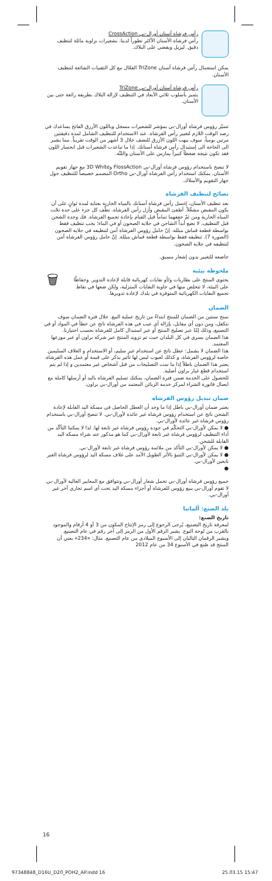رأس فرشاة أسنان أورال-بي CrossAction
رأس فرشاة الأسنان الأكثر تطوراً لدينا. بشعيرات بزاوية مائلة لتنظيف دقيق. ليزيل ويقضي على البلاك.
يمكن استعمال رأس فرشاة أسنان TriZone الفعّال مع كل التقنيات الشائعة لتنظيف الأسنان.
رأس فرشاة أسنان أورال-بي TriZone
يتميز بأسلوب ثلاثي الأبعاد في التنظيف لإزالة البلاك بطريقة رائعة حتى بين الأسنان.
تتميّز رؤوس فرشاة أورال-بي بمؤشر للشعيرات مسجل وباللون الأزرق الفاتح يساعدك في رصد الوقت اللازم لتغيير رأس الفرشاة. عند الاستخدام للتنظيف الشامل لمدة دقيقتين مرتين يومياً، سوف يبهت اللون الأزرق للنصف خلال 3 أشهر من الوقت تقريباً. مما يشير الى الحاجة الى إستبدال رأس فرشاة أسنانك. إذا ما تباعدت الشعيرات قبل انحسار اللون فقد تكون نتيجة ضغطاً كبيراً يمارس على الأسنان واللثّة.
لا ننصح باستخدام رؤوس فرشاة أورال-بي FlossAction و3D White مع جهاز تقويم الأسنان. يمكنك استخدام رأس الفرشاة أورال-بي Ortho المصمم خصيصاً للتنظيف حول جهاز التقويم والأسلاك.
نصائح لتنظيف الفرشاة
بعد تنظيف الأسنان، إغسل رأس فرشاة أسنانك بالمياه الجارية بعناية لمدة ثوانٍ على أن يكون المقبض مشغّلاً. أطفئ المقبض وأزل رأس الفرشاة. نظّف كل جزء على حدة تحّت المياه الجارية ومن ثمّ جففهما تماماً قبل القيام بإعادة تجميع الفرشاة. فك وحدة الشحن قبل التنظيف. لا تضع أبداً الشاحن في جلاية الصحون أو في الماء؛ يجب تنظيف فقط بواسطة قطعة قماش مبللة. إنّ حامل رؤوس الفرشاة آمن لتنظيفه في جلاية الصحون (الصورة 7). تنظيفه فقط بواسطة قطعة قماش مبللة. إنّ حامل رؤوس الفرشاة آمن لتنظيفه في جلاية الصحون.
خاضعة للتغيير بدون إشعار مسبق.
ملحوظة بيئية
يحتوي المنتج على بطاريات و/أو نفايات كهربائية قابلة لإعادة التدوير. وحفاظًا على البيئة، لا تتخلص منها في حاوية النفايات المنزلية، ولكن ضعها في نقاط تجميع النفايات الكهربائية المتوفرة في بلدك لإعادة تدويرها.
🗑
الضمان
نمنح سنتين من الضمان للمنتج ابتداءً من تاريخ عملية البيع. خلال فترة الضمان سوف نتكفل، ومن دون أي مقابل، بإزالة أي عيب في هذه الفرشاة ناتج عن خطأ في المواد أو في التصنيع، وذلك إمّا عبر تصليح المنتج أو عبر استبدال كامل للفرشاة بحسب اختيارنا.
هذا الضمان يسري في كل البلدان حيث تم تزويد المنتج عبر شركة براون أو عبر موزعها المعتمد.
هذا الضمان لا يشمل: عطل ناتج عن استخدام غير سليم، أو الاستخدام و الغلاف السليمين خاصة لرؤوس الفرشاة، و كذلك لعيوب ليس لها تأثير يذكر على قيمة أو عمل هذه الفرشاة. يعتبر هذا الضمان باطلاً إذا ما تمت التصليحات من قبل أشخاص غير معتمدين و إذا لم يتم استخدام قطع غيار براون أصلية.
للحصول على الخدمة ضمن فترة الضمان، يمكنك تسليم الفرشاة باليد أو أرسلها كاملة مع ايصال فاتورة الشراء لمركز خدمة الزبائن المعتمد من أورال-بي براون.
ضمان تبديل رؤوس الفرشاة
يعتبر ضمان أورال-بي باطل إذا ما وجد أن العطل الحاصل في مسكة اليد القابلة لإعادة الشحن ناتج عن استخدام رؤوس فرشاة غير عائدة لأورال-بي. لا تنصح أورال-بي باستخدام رؤوس فرشاة غير عائدة لأورال-بي.
● لا يمكن لأورال-بي التحكّم في جودة رؤوس فرشاة غير تابعة لها. لذا لا يمكننا التأكّد من أداء التنظيف لرؤوس فرشاة غير تابعة لأورال-بي كما هو مذكور عند شراء مسكة اليد القابلة للشحن.
● لا يمكن لأورال-بي التأكد من ملائمة رؤوس فرشاة غير تابعة لأورال-بي.
● لا يمكن لأورال-بي التنبؤ بالأثر الطويل الأمد على غلاف مسكة اليد لرؤوس فرشاة الغير تابعين لأورال-بي.
●
جميع رؤوس فرشاة أورال-بي تحمل شعار أورال-بي وتتوافق مع المعايير العالية لأورال-بي. لا تقوم أورال-بي ببيع رؤوس للفرشاة أو أجزاء مسكة اليد تحت أي اسم تجاري آخر غير أورال-بي.
بلد الصنع: ألمانيا
تاريخ الصنع:
لمعرفة تاريخ التصنيع، يُرجى الرجوع إلى رمز الإنتاج المكون من 3 أو 4 أرقام والموجود بالقرب من لوحة النوع. يشير الرقم الأول من الرمز إلى آخر رقم في عام التصنيع.
ويشير الرقمان التاليان إلى الأسبوع الميلادي من عام التصنيع. مثال: «234» يعني أن المنتج قد صُنع في الأسبوع 34 من عام 2012
16
97348848_D16U_D20_POH2_AP.indd 16 25.03.15 15:47